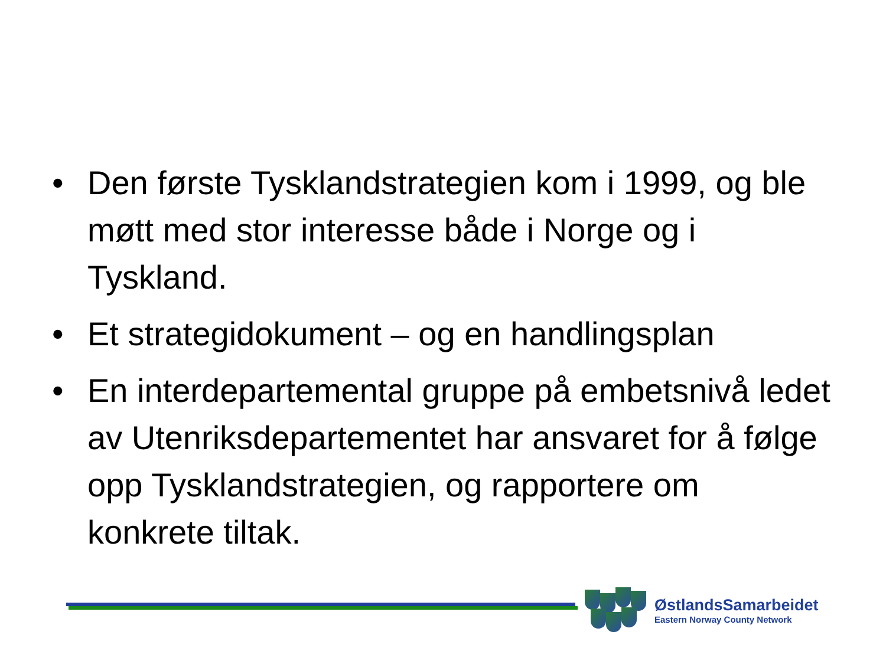• Den første Tysklandstrategien kom i 1999, og ble møtt med stor interesse både i Norge og i Tyskland.
• Et strategidokument – og en handlingsplan
• En interdepartemental gruppe på embetsnivå ledet av Utenriksdepartementet har ansvaret for å følge opp Tysklandstrategien, og rapportere om konkrete tiltak.
ØstlandsSamarbeidet
Eastern Norway County Network